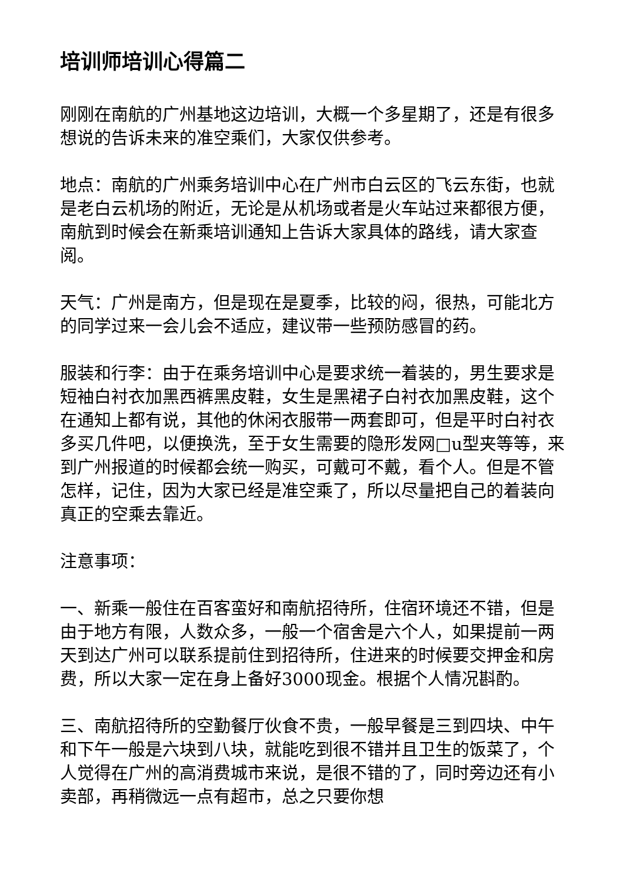培训师培训心得篇二
刚刚在南航的广州基地这边培训，大概一个多星期了，还是有很多想说的告诉未来的准空乘们，大家仅供参考。
地点：南航的广州乘务培训中心在广州市白云区的飞云东街，也就是老白云机场的附近，无论是从机场或者是火车站过来都很方便，南航到时候会在新乘培训通知上告诉大家具体的路线，请大家查阅。
天气：广州是南方，但是现在是夏季，比较的闷，很热，可能北方的同学过来一会儿会不适应，建议带一些预防感冒的药。
服装和行李：由于在乘务培训中心是要求统一着装的，男生要求是短袖白衬衣加黑西裤黑皮鞋，女生是黑裙子白衬衣加黑皮鞋，这个在通知上都有说，其他的休闲衣服带一两套即可，但是平时白衬衣多买几件吧，以便换洗，至于女生需要的隐形发网□u型夹等等，来到广州报道的时候都会统一购买，可戴可不戴，看个人。但是不管怎样，记住，因为大家已经是准空乘了，所以尽量把自己的着装向真正的空乘去靠近。
注意事项：
一、新乘一般住在百客蛮好和南航招待所，住宿环境还不错，但是由于地方有限，人数众多，一般一个宿舍是六个人，如果提前一两天到达广州可以联系提前住到招待所，住进来的时候要交押金和房费，所以大家一定在身上备好3000现金。根据个人情况斟酌。
三、南航招待所的空勤餐厅伙食不贵，一般早餐是三到四块、中午和下午一般是六块到八块，就能吃到很不错并且卫生的饭菜了，个人觉得在广州的高消费城市来说，是很不错的了，同时旁边还有小卖部，再稍微远一点有超市，总之只要你想